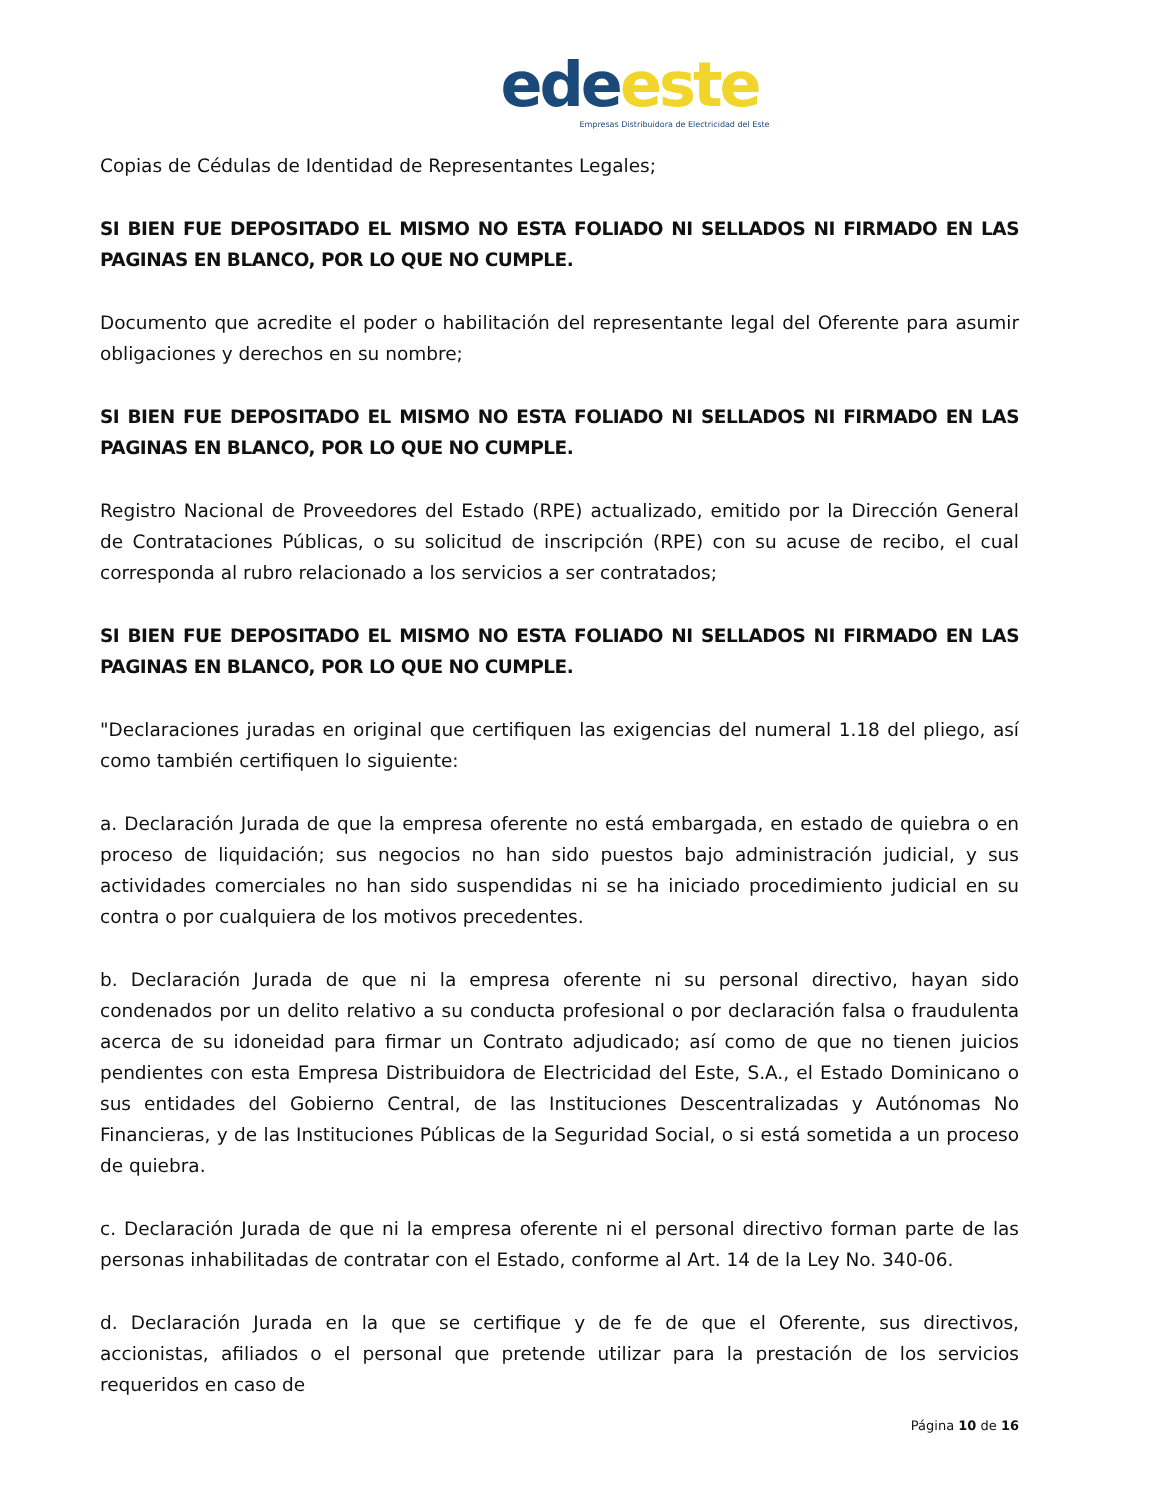ede este
Empresas Distribuidora de Electricidad del Este
Copias de Cédulas de Identidad de Representantes Legales;
SI BIEN FUE DEPOSITADO EL MISMO NO ESTA FOLIADO NI SELLADOS NI FIRMADO EN LAS PAGINAS EN BLANCO, POR LO QUE NO CUMPLE.
Documento que acredite el poder o habilitación del representante legal del Oferente para asumir obligaciones y derechos en su nombre;
SI BIEN FUE DEPOSITADO EL MISMO NO ESTA FOLIADO NI SELLADOS NI FIRMADO EN LAS PAGINAS EN BLANCO, POR LO QUE NO CUMPLE.
Registro Nacional de Proveedores del Estado (RPE) actualizado, emitido por la Dirección General de Contrataciones Públicas, o su solicitud de inscripción (RPE) con su acuse de recibo, el cual corresponda al rubro relacionado a los servicios a ser contratados;
SI BIEN FUE DEPOSITADO EL MISMO NO ESTA FOLIADO NI SELLADOS NI FIRMADO EN LAS PAGINAS EN BLANCO, POR LO QUE NO CUMPLE.
"Declaraciones juradas en original que certifiquen las exigencias del numeral 1.18 del pliego, así como también certifiquen lo siguiente:
a. Declaración Jurada de que la empresa oferente no está embargada, en estado de quiebra o en proceso de liquidación; sus negocios no han sido puestos bajo administración judicial, y sus actividades comerciales no han sido suspendidas ni se ha iniciado procedimiento judicial en su contra o por cualquiera de los motivos precedentes.
b. Declaración Jurada de que ni la empresa oferente ni su personal directivo, hayan sido condenados por un delito relativo a su conducta profesional o por declaración falsa o fraudulenta acerca de su idoneidad para firmar un Contrato adjudicado; así como de que no tienen juicios pendientes con esta Empresa Distribuidora de Electricidad del Este, S.A., el Estado Dominicano o sus entidades del Gobierno Central, de las Instituciones Descentralizadas y Autónomas No Financieras, y de las Instituciones Públicas de la Seguridad Social, o si está sometida a un proceso de quiebra.
c. Declaración Jurada de que ni la empresa oferente ni el personal directivo forman parte de las personas inhabilitadas de contratar con el Estado, conforme al Art. 14 de la Ley No. 340-06.
d. Declaración Jurada en la que se certifique y de fe de que el Oferente, sus directivos, accionistas, afiliados o el personal que pretende utilizar para la prestación de los servicios requeridos en caso de
Página 10 de 16